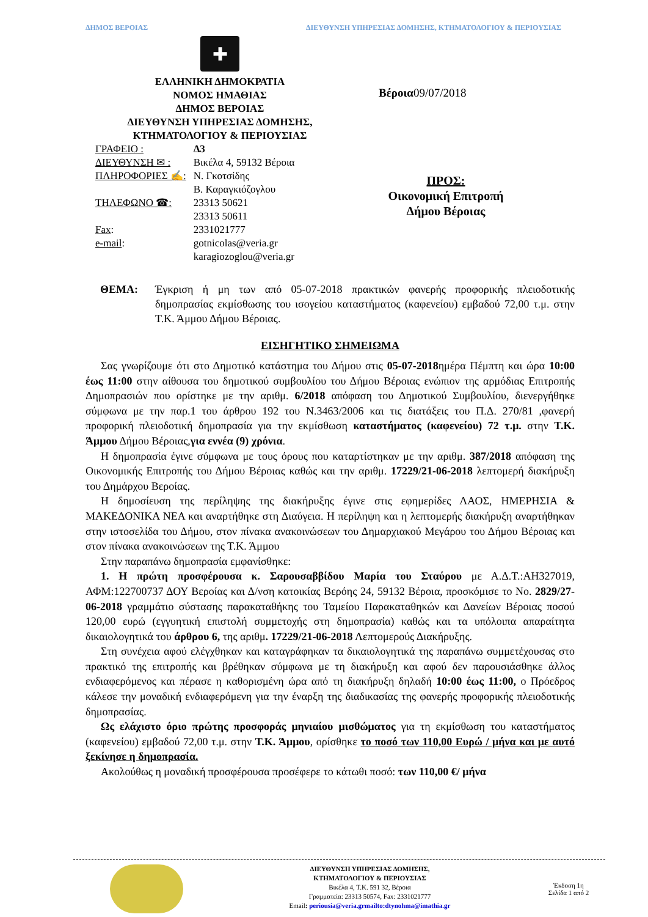ΔΗΜΟΣ ΒΕΡΟΙΑΣ ΔΙΕΥΘΥΝΣΗ ΥΠΗΡΕΣΙΑΣ ΔΟΜΗΣΗΣ, ΚΤΗΜΑΤΟΛΟΓΙΟΥ & ΠΕΡΙΟΥΣΙΑΣ
✚
ΕΛΛΗΝΙΚΗ ΔΗΜΟΚΡΑΤΙΑ
ΝΟΜΟΣ ΗΜΑΘΙΑΣ
ΔΗΜΟΣ ΒΕΡΟΙΑΣ
ΔΙΕΥΘΥΝΣΗ ΥΠΗΡΕΣΙΑΣ ΔΟΜΗΣΗΣ,
ΚΤΗΜΑΤΟΛΟΓΙΟΥ & ΠΕΡΙΟΥΣΙΑΣ
| ΓΡΑΦΕΙΟ : | Δ3 |
| ΔΙΕΥΘΥΝΣΗ ✉ : | Βικέλα 4, 59132 Βέροια |
| ΠΛΗΡΟΦΟΡΙΕΣ ✍: | Ν. Γκοτσίδης Β. Καραγκιόζογλου |
| ΤΗΛΕΦΩΝΟ ☎: | 23313 50621 23313 50611 |
| Fax : | 2331021777 |
| e-mail : | gotnicolas@veria.gr karagiozoglou@veria.gr |
Βέροια09/07/2018
ΠΡΟΣ:
Οικονομική Επιτροπή Δήμου Βέροιας
ΘΕΜΑ: Έγκριση ή μη των από 05-07-2018 πρακτικών φανερής προφορικής πλειοδοτικής δημοπρασίας εκμίσθωσης του ισογείου καταστήματος (καφενείου) εμβαδού 72,00 τ.μ. στην Τ.Κ. Άμμου Δήμου Βέροιας.
ΕΙΣΗΓΗΤΙΚΟ ΣΗΜΕΙΩΜΑ
Σας γνωρίζουμε ότι στο Δημοτικό κατάστημα του Δήμου στις 05-07-2018ημέρα Πέμπτη και ώρα 10:00 έως 11:00 στην αίθουσα του δημοτικού συμβουλίου του Δήμου Βέροιας ενώπιον της αρμόδιας Επιτροπής Δημοπρασιών που ορίστηκε με την αριθμ. 6/2018 απόφαση του Δημοτικού Συμβουλίου, διενεργήθηκε σύμφωνα με την παρ.1 του άρθρου 192 του Ν.3463/2006 και τις διατάξεις του Π.Δ. 270/81 ,φανερή προφορική πλειοδοτική δημοπρασία για την εκμίσθωση καταστήματος (καφενείου) 72 τ.μ. στην Τ.Κ. Άμμου Δήμου Βέροιας,για εννέα (9) χρόνια.
Η δημοπρασία έγινε σύμφωνα με τους όρους που καταρτίστηκαν με την αριθμ. 387/2018 απόφαση της Οικονομικής Επιτροπής του Δήμου Βέροιας καθώς και την αριθμ. 17229/21-06-2018 λεπτομερή διακήρυξη του Δημάρχου Βεροίας.
Η δημοσίευση της περίληψης της διακήρυξης έγινε στις εφημερίδες ΛΑΟΣ, ΗΜΕΡΗΣΙΑ & ΜΑΚΕΔΟΝΙΚΑ ΝΕΑ και αναρτήθηκε στη Διαύγεια. Η περίληψη και η λεπτομερής διακήρυξη αναρτήθηκαν στην ιστοσελίδα του Δήμου, στον πίνακα ανακοινώσεων του Δημαρχιακού Μεγάρου του Δήμου Βέροιας και στον πίνακα ανακοινώσεων της Τ.Κ. Άμμου
Στην παραπάνω δημοπρασία εμφανίσθηκε:
1. Η πρώτη προσφέρουσα κ. Σαρουσαββίδου Μαρία του Σταύρου με Α.Δ.Τ.:ΑΗ327019, ΑΦΜ:122700737 ΔΟΥ Βεροίας και Δ/νση κατοικίας Βερόης 24, 59132 Βέροια, προσκόμισε το Νο. 2829/27-06-2018 γραμμάτιο σύστασης παρακαταθήκης του Ταμείου Παρακαταθηκών και Δανείων Βέροιας ποσού 120,00 ευρώ (εγγυητική επιστολή συμμετοχής στη δημοπρασία) καθώς και τα υπόλοιπα απαραίτητα δικαιολογητικά του άρθρου 6, της αριθμ. 17229/21-06-2018 Λεπτομερούς Διακήρυξης.
Στη συνέχεια αφού ελέγχθηκαν και καταγράφηκαν τα δικαιολογητικά της παραπάνω συμμετέχουσας στο πρακτικό της επιτροπής και βρέθηκαν σύμφωνα με τη διακήρυξη και αφού δεν παρουσιάσθηκε άλλος ενδιαφερόμενος και πέρασε η καθορισμένη ώρα από τη διακήρυξη δηλαδή 10:00 έως 11:00, ο Πρόεδρος κάλεσε την μοναδική ενδιαφερόμενη για την έναρξη της διαδικασίας της φανερής προφορικής πλειοδοτικής δημοπρασίας.
Ως ελάχιστο όριο πρώτης προσφοράς μηνιαίου μισθώματος για τη εκμίσθωση του καταστήματος (καφενείου) εμβαδού 72,00 τ.μ. στην Τ.Κ. Άμμου, ορίσθηκε το ποσό των 110,00 Ευρώ / μήνα και με αυτό ξεκίνησε η δημοπρασία.
Ακολούθως η μοναδική προσφέρουσα προσέφερε το κάτωθι ποσό: των 110,00 €/ μήνα
ΔΙΕΥΘΥΝΣΗ ΥΠΗΡΕΣΙΑΣ ΔΟΜΗΣΗΣ,
ΚΤΗΜΑΤΟΛΟΓΙΟΥ & ΠΕΡΙΟΥΣΙΑΣ
Βικέλα 4, Τ.Κ. 591 32, Βέροια
Γραμματεία: 23313 50574, Fax: 2331021777
Email: periousia@veria.grmailto:dtynohma@imathia.gr
Έκδοση 1η
Σελίδα 1 από 2